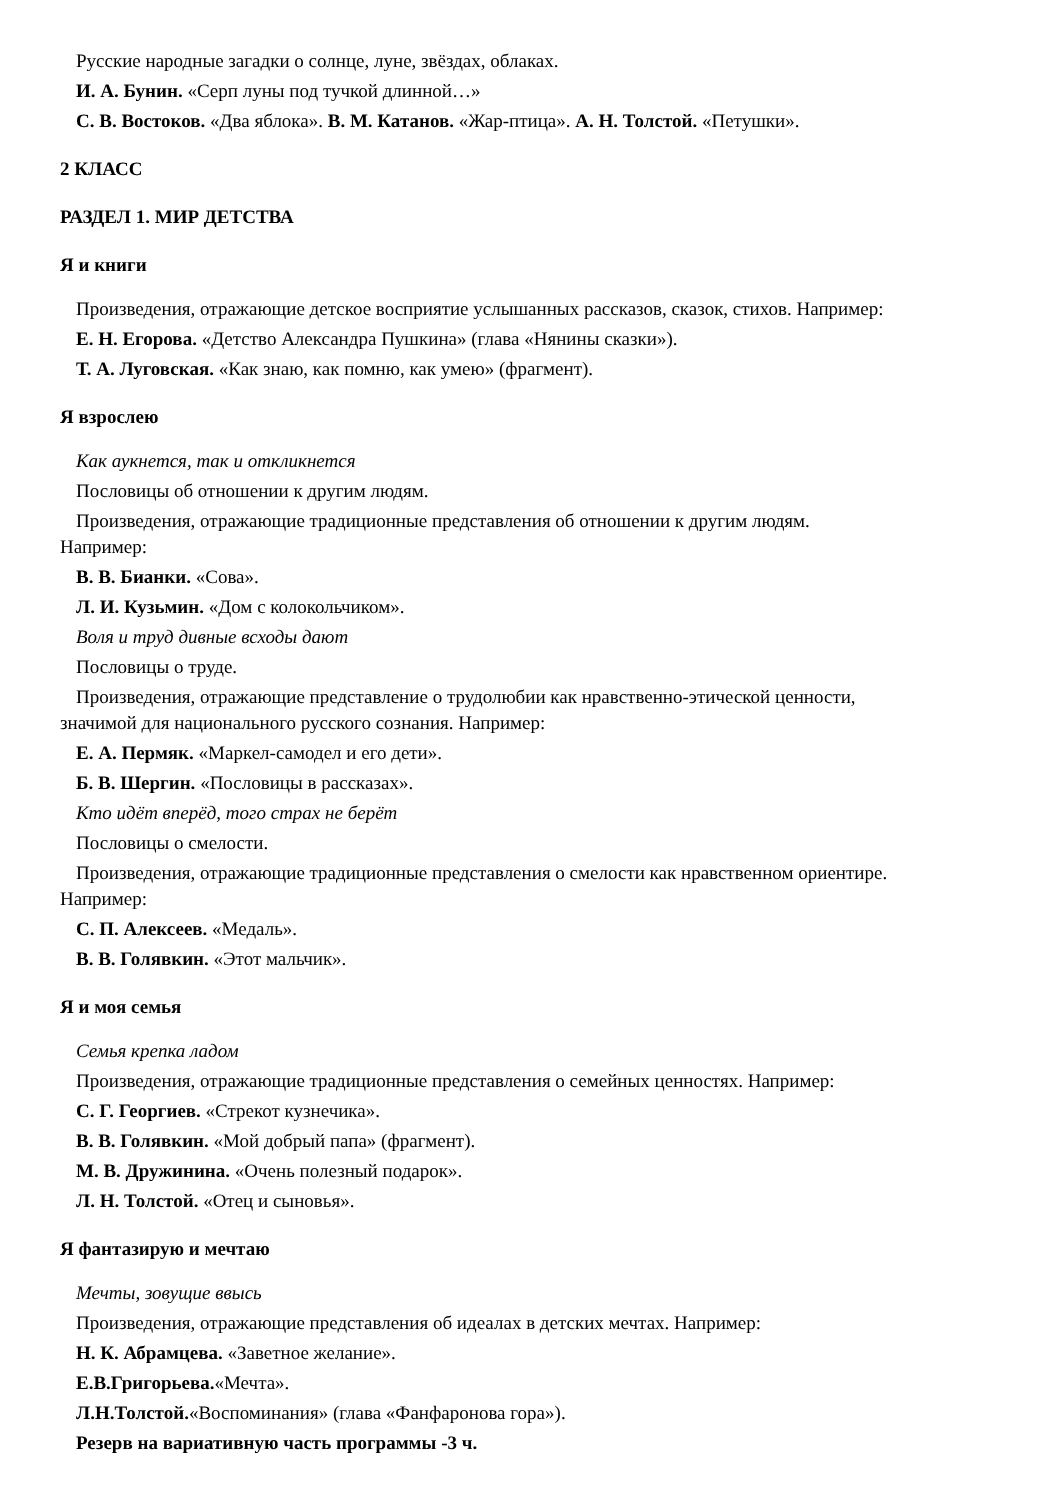Русские народные загадки о солнце, луне, звёздах, облаках.
И. А. Бунин. «Серп луны под тучкой длинной…»
С. В. Востоков. «Два яблока». В. М. Катанов. «Жар-птица». А. Н. Толстой. «Петушки».
2 КЛАСС
РАЗДЕЛ 1. МИР ДЕТСТВА
Я и книги
Произведения, отражающие детское восприятие услышанных рассказов, сказок, стихов. Например:
Е. Н. Егорова. «Детство Александра Пушкина» (глава «Нянины сказки»).
Т. А. Луговская. «Как знаю, как помню, как умею» (фрагмент).
Я взрослею
Как аукнется, так и откликнется
Пословицы об отношении к другим людям.
Произведения, отражающие традиционные представления об отношении к другим людям.
Например:
В. В. Бианки. «Сова».
Л. И. Кузьмин. «Дом с колокольчиком».
Воля и труд дивные всходы дают
Пословицы о труде.
Произведения, отражающие представление о трудолюбии как нравственно-этической ценности,
значимой для национального русского сознания. Например:
Е. А. Пермяк. «Маркел-самодел и его дети».
Б. В. Шергин. «Пословицы в рассказах».
Кто идёт вперёд, того страх не берёт
Пословицы о смелости.
Произведения, отражающие традиционные представления о смелости как нравственном ориентире.
Например:
С. П. Алексеев. «Медаль».
В. В. Голявкин. «Этот мальчик».
Я и моя семья
Семья крепка ладом
Произведения, отражающие традиционные представления о семейных ценностях. Например:
С. Г. Георгиев. «Стрекот кузнечика».
В. В. Голявкин. «Мой добрый папа» (фрагмент).
М. В. Дружинина. «Очень полезный подарок».
Л. Н. Толстой. «Отец и сыновья».
Я фантазирую и мечтаю
Мечты, зовущие ввысь
Произведения, отражающие представления об идеалах в детских мечтах. Например:
Н. К. Абрамцева. «Заветное желание».
Е.В.Григорьева.«Мечта».
Л.Н.Толстой.«Воспоминания» (глава «Фанфаронова гора»).
Резерв на вариативную часть программы -3 ч.